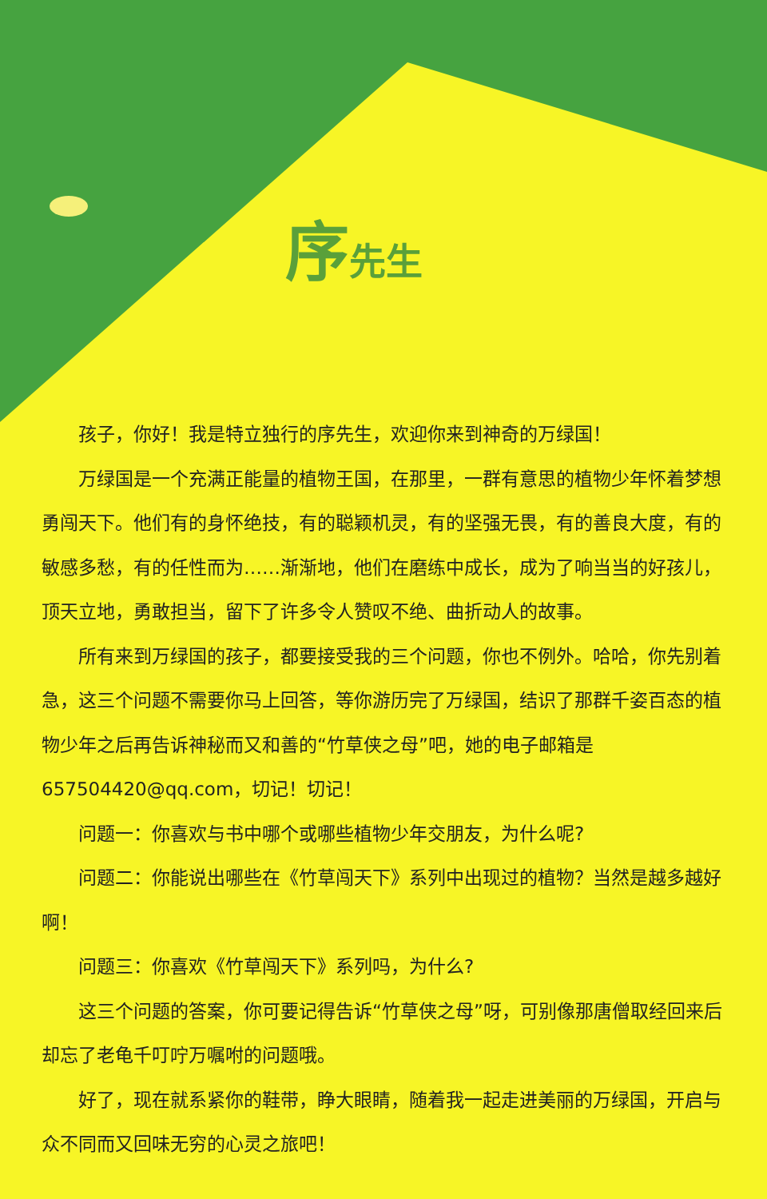序先生
孩子，你好！我是特立独行的序先生，欢迎你来到神奇的万绿国！
万绿国是一个充满正能量的植物王国，在那里，一群有意思的植物少年怀着梦想勇闯天下。他们有的身怀绝技，有的聪颖机灵，有的坚强无畏，有的善良大度，有的敏感多愁，有的任性而为……渐渐地，他们在磨练中成长，成为了响当当的好孩儿，顶天立地，勇敢担当，留下了许多令人赞叹不绝、曲折动人的故事。
所有来到万绿国的孩子，都要接受我的三个问题，你也不例外。哈哈，你先别着急，这三个问题不需要你马上回答，等你游历完了万绿国，结识了那群千姿百态的植物少年之后再告诉神秘而又和善的“竹草侠之母”吧，她的电子邮箱是 657504420@qq.com，切记！切记！
问题一：你喜欢与书中哪个或哪些植物少年交朋友，为什么呢?
问题二：你能说出哪些在《竹草闯天下》系列中出现过的植物？当然是越多越好啊！
问题三：你喜欢《竹草闯天下》系列吗，为什么?
这三个问题的答案，你可要记得告诉“竹草侠之母”呀，可别像那唐僧取经回来后却忘了老龟千叮咛万嘱咐的问题哦。
好了，现在就系紧你的鞋带，睁大眼睛，随着我一起走进美丽的万绿国，开启与众不同而又回味无穷的心灵之旅吧！